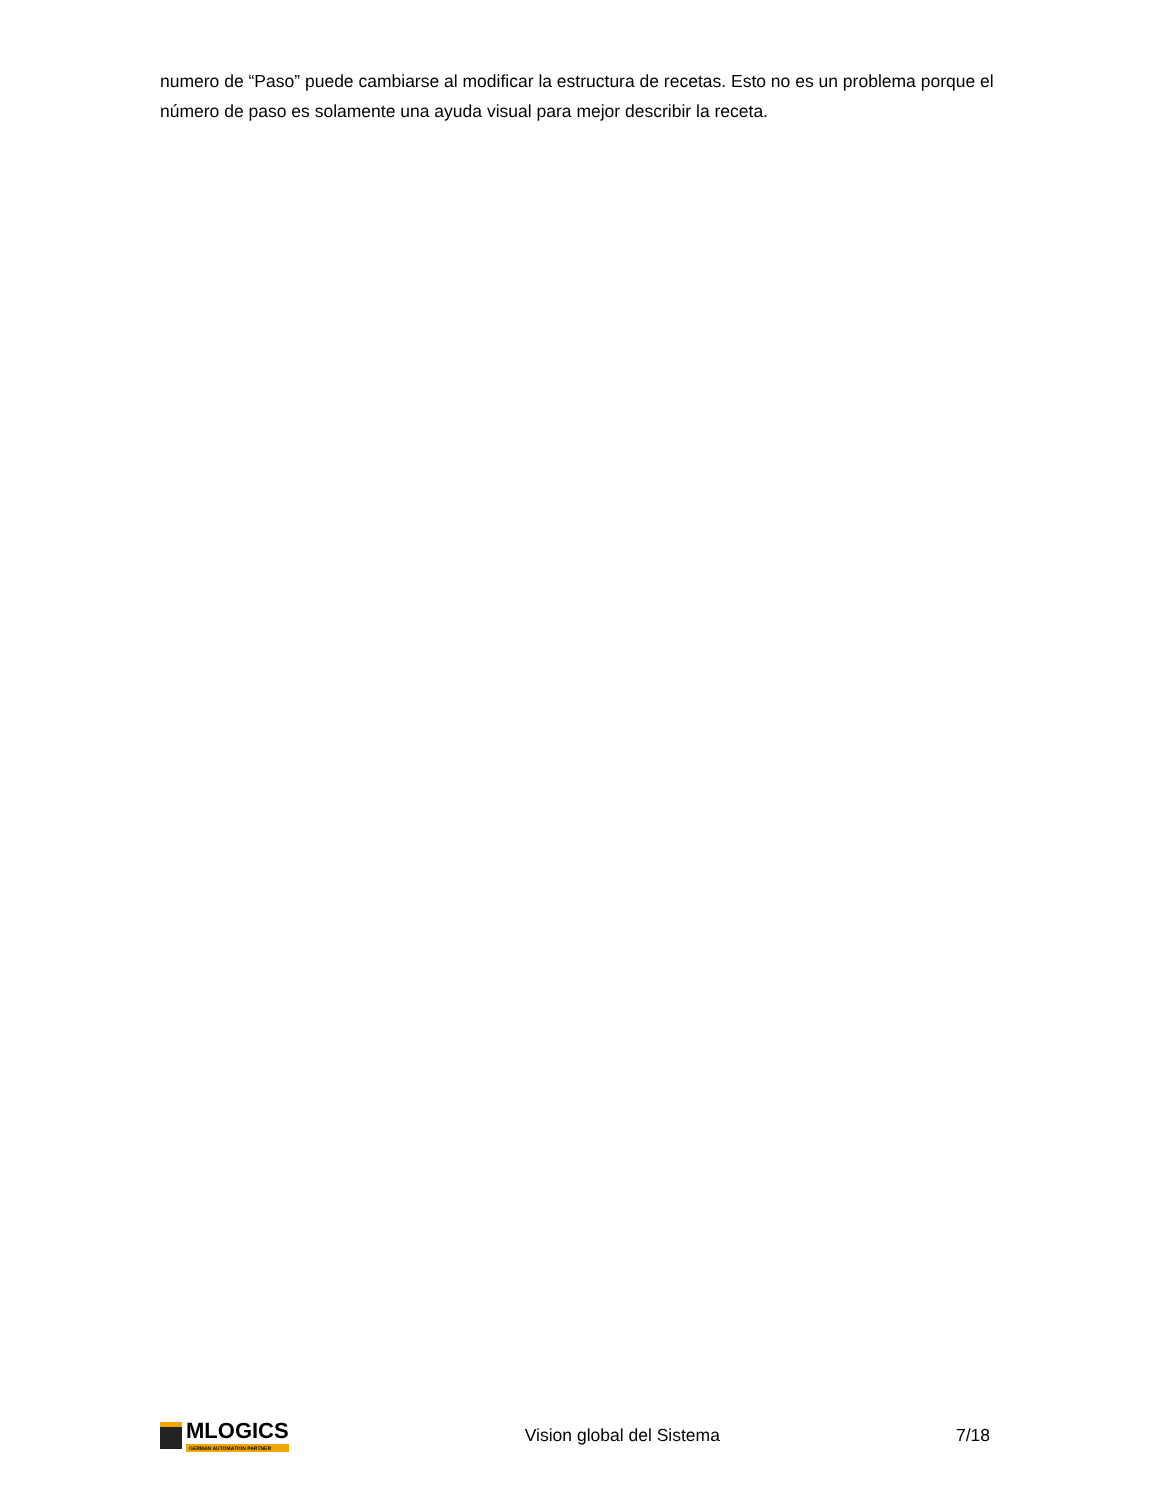numero de “Paso” puede cambiarse al modificar la estructura de recetas. Esto no es un problema porque el número de paso es solamente una ayuda visual para mejor describir la receta.
MLOGICS
GERMAN AUTOMATION PARTNER
Vision global del Sistema 7/18